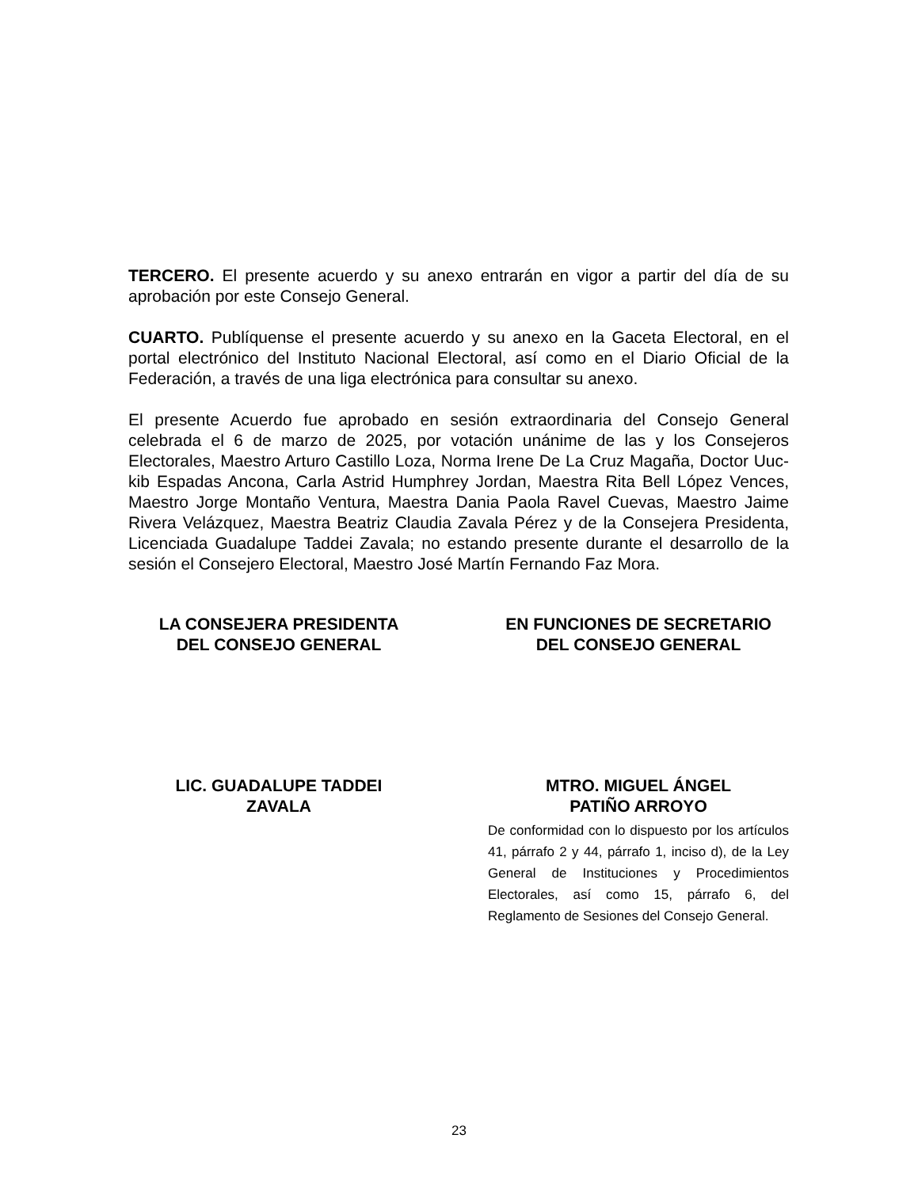TERCERO. El presente acuerdo y su anexo entrarán en vigor a partir del día de su aprobación por este Consejo General.
CUARTO. Publíquense el presente acuerdo y su anexo en la Gaceta Electoral, en el portal electrónico del Instituto Nacional Electoral, así como en el Diario Oficial de la Federación, a través de una liga electrónica para consultar su anexo.
El presente Acuerdo fue aprobado en sesión extraordinaria del Consejo General celebrada el 6 de marzo de 2025, por votación unánime de las y los Consejeros Electorales, Maestro Arturo Castillo Loza, Norma Irene De La Cruz Magaña, Doctor Uuc-kib Espadas Ancona, Carla Astrid Humphrey Jordan, Maestra Rita Bell López Vences, Maestro Jorge Montaño Ventura, Maestra Dania Paola Ravel Cuevas, Maestro Jaime Rivera Velázquez, Maestra Beatriz Claudia Zavala Pérez y de la Consejera Presidenta, Licenciada Guadalupe Taddei Zavala; no estando presente durante el desarrollo de la sesión el Consejero Electoral, Maestro José Martín Fernando Faz Mora.
LA CONSEJERA PRESIDENTA
DEL CONSEJO GENERAL
EN FUNCIONES DE SECRETARIO
DEL CONSEJO GENERAL
LIC. GUADALUPE TADDEI
ZAVALA
MTRO. MIGUEL ÁNGEL
PATIÑO ARROYO
De conformidad con lo dispuesto por los artículos 41, párrafo 2 y 44, párrafo 1, inciso d), de la Ley General de Instituciones y Procedimientos Electorales, así como 15, párrafo 6, del Reglamento de Sesiones del Consejo General.
23